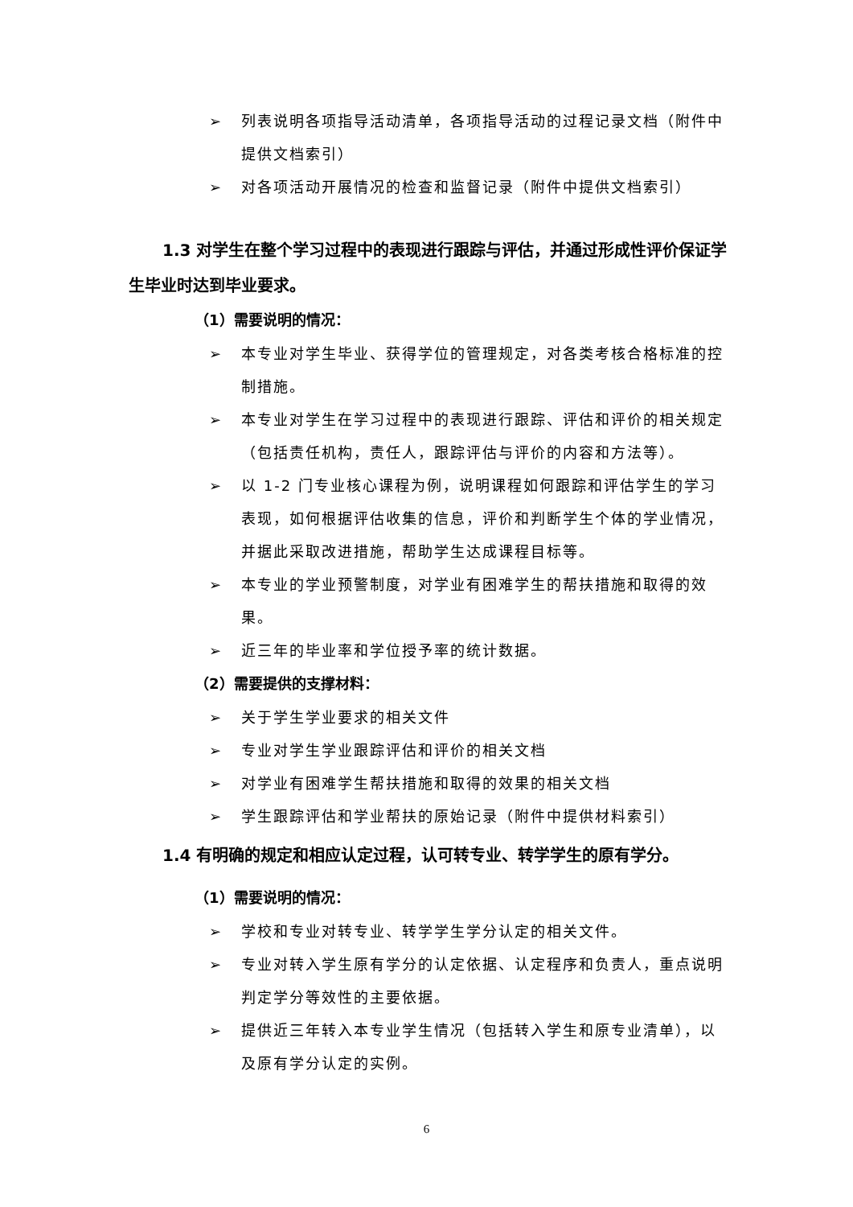➢ 列表说明各项指导活动清单，各项指导活动的过程记录文档（附件中提供文档索引）
➢ 对各项活动开展情况的检查和监督记录（附件中提供文档索引）
1.3 对学生在整个学习过程中的表现进行跟踪与评估，并通过形成性评价保证学生毕业时达到毕业要求。
（1）需要说明的情况：
➢ 本专业对学生毕业、获得学位的管理规定，对各类考核合格标准的控制措施。
➢ 本专业对学生在学习过程中的表现进行跟踪、评估和评价的相关规定（包括责任机构，责任人，跟踪评估与评价的内容和方法等）。
➢ 以 1-2 门专业核心课程为例，说明课程如何跟踪和评估学生的学习表现，如何根据评估收集的信息，评价和判断学生个体的学业情况，并据此采取改进措施，帮助学生达成课程目标等。
➢ 本专业的学业预警制度，对学业有困难学生的帮扶措施和取得的效果。
➢ 近三年的毕业率和学位授予率的统计数据。
（2）需要提供的支撑材料：
➢ 关于学生学业要求的相关文件
➢ 专业对学生学业跟踪评估和评价的相关文档
➢ 对学业有困难学生帮扶措施和取得的效果的相关文档
➢ 学生跟踪评估和学业帮扶的原始记录（附件中提供材料索引）
1.4 有明确的规定和相应认定过程，认可转专业、转学学生的原有学分。
（1）需要说明的情况：
➢ 学校和专业对转专业、转学学生学分认定的相关文件。
➢ 专业对转入学生原有学分的认定依据、认定程序和负责人，重点说明判定学分等效性的主要依据。
➢ 提供近三年转入本专业学生情况（包括转入学生和原专业清单），以及原有学分认定的实例。
6